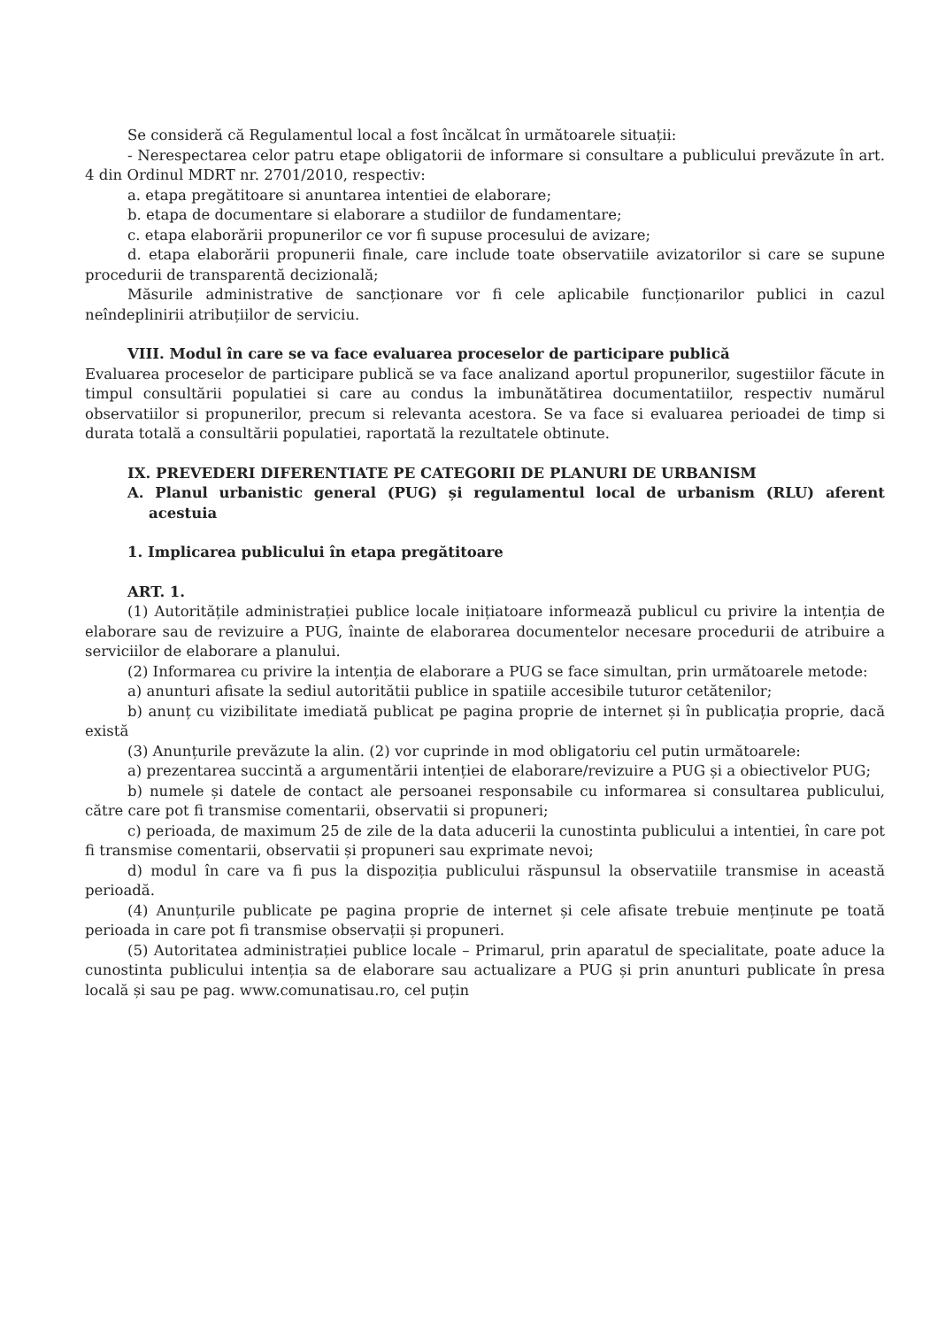Se consideră că Regulamentul local a fost încălcat în următoarele situații:
- Nerespectarea celor patru etape obligatorii de informare si consultare a publicului prevăzute în art. 4 din Ordinul MDRT nr. 2701/2010, respectiv:
a. etapa pregătitoare si anuntarea intentiei de elaborare;
b. etapa de documentare si elaborare a studiilor de fundamentare;
c. etapa elaborării propunerilor ce vor fi supuse procesului de avizare;
d. etapa elaborării propunerii finale, care include toate observatiile avizatorilor si care se supune procedurii de transparentă decizională;
Măsurile administrative de sancționare vor fi cele aplicabile funcționarilor publici in cazul neîndeplinirii atribuțiilor de serviciu.
VIII. Modul în care se va face evaluarea proceselor de participare publică
Evaluarea proceselor de participare publică se va face analizand aportul propunerilor, sugestiilor făcute in timpul consultării populatiei si care au condus la imbunătătirea documentatiilor, respectiv numărul observatiilor si propunerilor, precum si relevanta acestora. Se va face si evaluarea perioadei de timp si durata totală a consultării populatiei, raportată la rezultatele obtinute.
IX. PREVEDERI DIFERENTIATE PE CATEGORII DE PLANURI DE URBANISM
A. Planul urbanistic general (PUG) și regulamentul local de urbanism (RLU) aferent acestuia
1. Implicarea publicului în etapa pregătitoare
ART. 1.
(1) Autoritățile administrației publice locale inițiatoare informează publicul cu privire la intenția de elaborare sau de revizuire a PUG, înainte de elaborarea documentelor necesare procedurii de atribuire a serviciilor de elaborare a planului.
(2) Informarea cu privire la intenția de elaborare a PUG se face simultan, prin următoarele metode:
a) anunturi afisate la sediul autoritătii publice in spatiile accesibile tuturor cetătenilor;
b) anunț cu vizibilitate imediată publicat pe pagina proprie de internet și în publicația proprie, dacă există
(3) Anunțurile prevăzute la alin. (2) vor cuprinde in mod obligatoriu cel putin următoarele:
a) prezentarea succintă a argumentării intenției de elaborare/revizuire a PUG și a obiectivelor PUG;
b) numele și datele de contact ale persoanei responsabile cu informarea si consultarea publicului, către care pot fi transmise comentarii, observatii si propuneri;
c) perioada, de maximum 25 de zile de la data aducerii la cunostinta publicului a intentiei, în care pot fi transmise comentarii, observatii și propuneri sau exprimate nevoi;
d) modul în care va fi pus la dispoziția publicului răspunsul la observatiile transmise in această perioadă.
(4) Anunțurile publicate pe pagina proprie de internet și cele afisate trebuie menținute pe toată perioada in care pot fi transmise observații și propuneri.
(5) Autoritatea administrației publice locale – Primarul, prin aparatul de specialitate, poate aduce la cunostinta publicului intenția sa de elaborare sau actualizare a PUG și prin anunturi publicate în presa locală și sau pe pag. www.comunatisau.ro, cel puțin